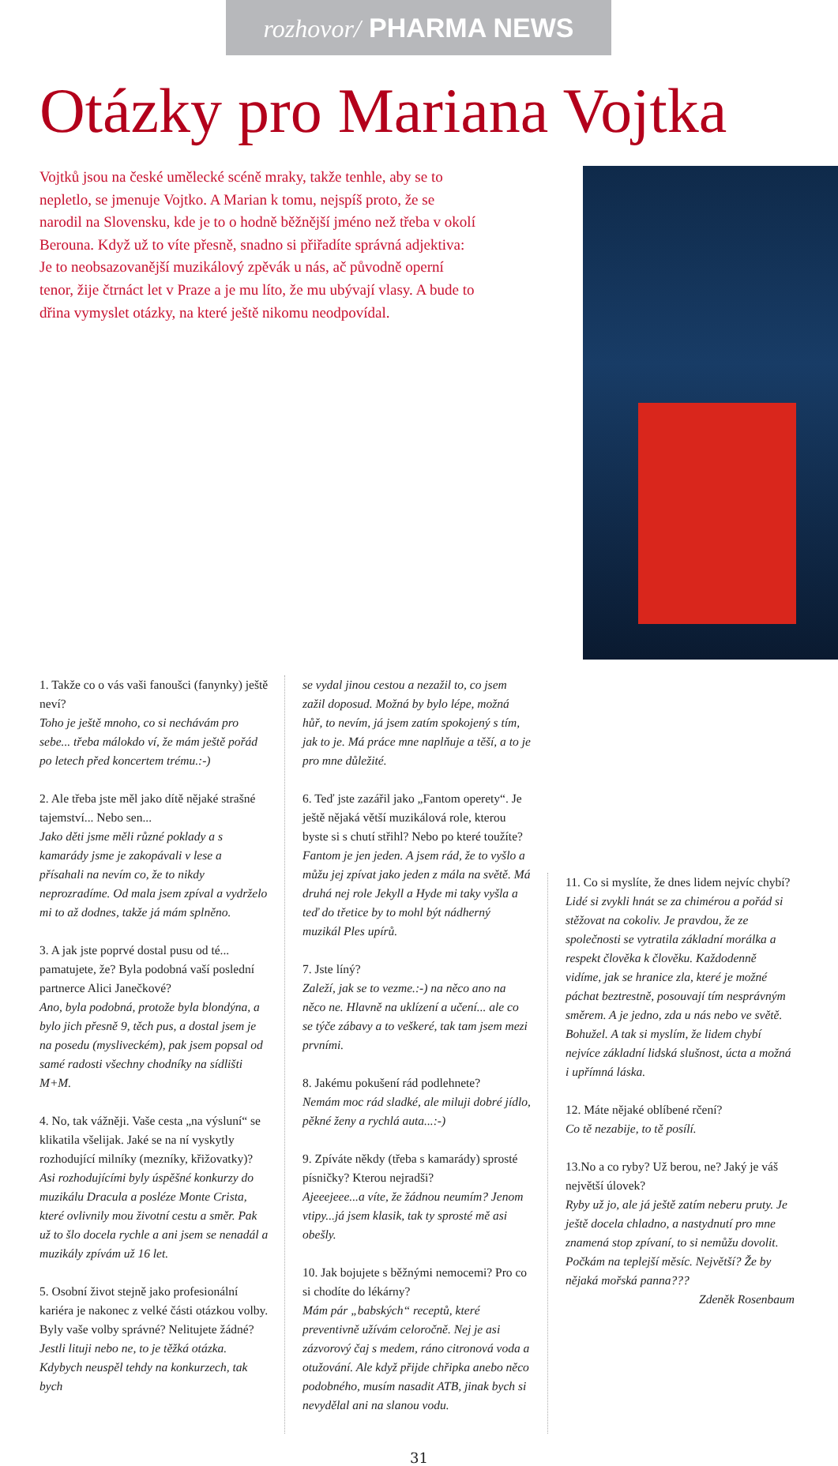rozhovor/ PHARMA NEWS
Otázky pro Mariana Vojtka
Vojtků jsou na české umělecké scéně mraky, takže tenhle, aby se to nepletlo, se jmenuje Vojtko. A Marian k tomu, nejspíš proto, že se narodil na Slovensku, kde je to o hodně běžnější jméno než třeba v okolí Berouna. Když už to víte přesně, snadno si přiřadíte správná adjektiva: Je to neobsazovanější muzikálový zpěvák u nás, ač původně operní tenor, žije čtrnáct let v Praze a je mu líto, že mu ubývají vlasy. A bude to dřina vymyslet otázky, na které ještě nikomu neodpovídal.
1. Takže co o vás vaši fanoušci (fanynky) ještě neví?
Toho je ještě mnoho, co si nechávám pro sebe... třeba málokdo ví, že mám ještě pořád po letech před koncertem trému.:-)
2. Ale třeba jste měl jako dítě nějaké strašné tajemství... Nebo sen...
Jako děti jsme měli různé poklady a s kamarády jsme je zakopávali v lese a přísahali na nevím co, že to nikdy neprozradíme. Od mala jsem zpíval a vydrželo mi to až dodnes, takže já mám splněno.
3. A jak jste poprvé dostal pusu od té... pamatujete, že? Byla podobná vaší poslední partnerce Alici Janečkové?
Ano, byla podobná, protože byla blondýna, a bylo jich přesně 9, těch pus, a dostal jsem je na posedu (mysliveckém), pak jsem popsal od samé radosti všechny chodníky na sídlišti M+M.
4. No, tak vážněji. Vaše cesta „na výsluní“ se klikatila všelijak. Jaké se na ní vyskytly rozhodující milníky (mezníky, křižovatky)?
Asi rozhodujícími byly úspěšné konkurzy do muzikálu Dracula a posléze Monte Crista, které ovlivnily mou životní cestu a směr. Pak už to šlo docela rychle a ani jsem se nenadál a muzikály zpívám už 16 let.
5. Osobní život stejně jako profesionální kariéra je nakonec z velké části otázkou volby. Byly vaše volby správné? Nelitujete žádné?
Jestli lituji nebo ne, to je těžká otázka. Kdybych neuspěl tehdy na konkurzech, tak bych
se vydal jinou cestou a nezažil to, co jsem zažil doposud. Možná by bylo lépe, možná hůř, to nevím, já jsem zatím spokojený s tím, jak to je. Má práce mne naplňuje a těší, a to je pro mne důležité.
6. Teď jste zazářil jako „Fantom operety“. Je ještě nějaká větší muzikálová role, kterou byste si s chutí střihl? Nebo po které toužíte?
Fantom je jen jeden. A jsem rád, že to vyšlo a můžu jej zpívat jako jeden z mála na světě. Má druhá nej role Jekyll a Hyde mi taky vyšla a teď do třetice by to mohl být nádherný muzikál Ples upírů.
7. Jste líný?
Zaleží, jak se to vezme.:-) na něco ano na něco ne. Hlavně na uklízení a učení... ale co se týče zábavy a to veškeré, tak tam jsem mezi prvními.
8. Jakému pokušení rád podlehnete?
Nemám moc rád sladké, ale miluji dobré jídlo, pěkné ženy a rychlá auta...:-)
9. Zpíváte někdy (třeba s kamarády) sprosté písničky? Kterou nejradši?
Ajeeejeee...a víte, že žádnou neumím? Jenom vtipy...já jsem klasik, tak ty sprosté mě asi obešly.
10. Jak bojujete s běžnými nemocemi? Pro co si chodíte do lékárny?
Mám pár „babských“ receptů, které preventivně užívám celoročně. Nej je asi zázvorový čaj s medem, ráno citronová voda a otužování. Ale když přijde chřipka anebo něco podobného, musím nasadit ATB, jinak bych si nevydělal ani na slanou vodu.
11. Co si myslíte, že dnes lidem nejvíc chybí?
Lidé si zvykli hnát se za chimérou a pořád si stěžovat na cokoliv. Je pravdou, že ze společnosti se vytratila základní morálka a respekt člověka k člověku. Každodenně vidíme, jak se hranice zla, které je možné páchat beztrestně, posouvají tím nesprávným směrem. A je jedno, zda u nás nebo ve světě. Bohužel. A tak si myslím, že lidem chybí nejvíce základní lidská slušnost, úcta a možná i upřímná láska.
12. Máte nějaké oblíbené rčení?
Co tě nezabije, to tě posílí.
13.No a co ryby? Už berou, ne? Jaký je váš největší úlovek?
Ryby už jo, ale já ještě zatím neberu pruty. Je ještě docela chladno, a nastydnutí pro mne znamená stop zpívaní, to si nemůžu dovolit. Počkám na teplejší měsíc. Největší? Že by nějaká mořská panna???
Zdeněk Rosenbaum
31